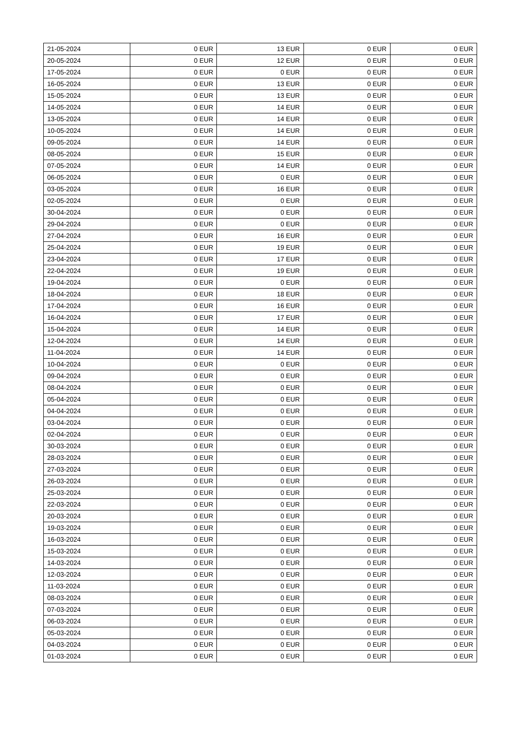| 21-05-2024 | 0 EUR | 13 EUR | 0 EUR | 0 EUR |
| 20-05-2024 | 0 EUR | 12 EUR | 0 EUR | 0 EUR |
| 17-05-2024 | 0 EUR | 0 EUR | 0 EUR | 0 EUR |
| 16-05-2024 | 0 EUR | 13 EUR | 0 EUR | 0 EUR |
| 15-05-2024 | 0 EUR | 13 EUR | 0 EUR | 0 EUR |
| 14-05-2024 | 0 EUR | 14 EUR | 0 EUR | 0 EUR |
| 13-05-2024 | 0 EUR | 14 EUR | 0 EUR | 0 EUR |
| 10-05-2024 | 0 EUR | 14 EUR | 0 EUR | 0 EUR |
| 09-05-2024 | 0 EUR | 14 EUR | 0 EUR | 0 EUR |
| 08-05-2024 | 0 EUR | 15 EUR | 0 EUR | 0 EUR |
| 07-05-2024 | 0 EUR | 14 EUR | 0 EUR | 0 EUR |
| 06-05-2024 | 0 EUR | 0 EUR | 0 EUR | 0 EUR |
| 03-05-2024 | 0 EUR | 16 EUR | 0 EUR | 0 EUR |
| 02-05-2024 | 0 EUR | 0 EUR | 0 EUR | 0 EUR |
| 30-04-2024 | 0 EUR | 0 EUR | 0 EUR | 0 EUR |
| 29-04-2024 | 0 EUR | 0 EUR | 0 EUR | 0 EUR |
| 27-04-2024 | 0 EUR | 16 EUR | 0 EUR | 0 EUR |
| 25-04-2024 | 0 EUR | 19 EUR | 0 EUR | 0 EUR |
| 23-04-2024 | 0 EUR | 17 EUR | 0 EUR | 0 EUR |
| 22-04-2024 | 0 EUR | 19 EUR | 0 EUR | 0 EUR |
| 19-04-2024 | 0 EUR | 0 EUR | 0 EUR | 0 EUR |
| 18-04-2024 | 0 EUR | 18 EUR | 0 EUR | 0 EUR |
| 17-04-2024 | 0 EUR | 16 EUR | 0 EUR | 0 EUR |
| 16-04-2024 | 0 EUR | 17 EUR | 0 EUR | 0 EUR |
| 15-04-2024 | 0 EUR | 14 EUR | 0 EUR | 0 EUR |
| 12-04-2024 | 0 EUR | 14 EUR | 0 EUR | 0 EUR |
| 11-04-2024 | 0 EUR | 14 EUR | 0 EUR | 0 EUR |
| 10-04-2024 | 0 EUR | 0 EUR | 0 EUR | 0 EUR |
| 09-04-2024 | 0 EUR | 0 EUR | 0 EUR | 0 EUR |
| 08-04-2024 | 0 EUR | 0 EUR | 0 EUR | 0 EUR |
| 05-04-2024 | 0 EUR | 0 EUR | 0 EUR | 0 EUR |
| 04-04-2024 | 0 EUR | 0 EUR | 0 EUR | 0 EUR |
| 03-04-2024 | 0 EUR | 0 EUR | 0 EUR | 0 EUR |
| 02-04-2024 | 0 EUR | 0 EUR | 0 EUR | 0 EUR |
| 30-03-2024 | 0 EUR | 0 EUR | 0 EUR | 0 EUR |
| 28-03-2024 | 0 EUR | 0 EUR | 0 EUR | 0 EUR |
| 27-03-2024 | 0 EUR | 0 EUR | 0 EUR | 0 EUR |
| 26-03-2024 | 0 EUR | 0 EUR | 0 EUR | 0 EUR |
| 25-03-2024 | 0 EUR | 0 EUR | 0 EUR | 0 EUR |
| 22-03-2024 | 0 EUR | 0 EUR | 0 EUR | 0 EUR |
| 20-03-2024 | 0 EUR | 0 EUR | 0 EUR | 0 EUR |
| 19-03-2024 | 0 EUR | 0 EUR | 0 EUR | 0 EUR |
| 16-03-2024 | 0 EUR | 0 EUR | 0 EUR | 0 EUR |
| 15-03-2024 | 0 EUR | 0 EUR | 0 EUR | 0 EUR |
| 14-03-2024 | 0 EUR | 0 EUR | 0 EUR | 0 EUR |
| 12-03-2024 | 0 EUR | 0 EUR | 0 EUR | 0 EUR |
| 11-03-2024 | 0 EUR | 0 EUR | 0 EUR | 0 EUR |
| 08-03-2024 | 0 EUR | 0 EUR | 0 EUR | 0 EUR |
| 07-03-2024 | 0 EUR | 0 EUR | 0 EUR | 0 EUR |
| 06-03-2024 | 0 EUR | 0 EUR | 0 EUR | 0 EUR |
| 05-03-2024 | 0 EUR | 0 EUR | 0 EUR | 0 EUR |
| 04-03-2024 | 0 EUR | 0 EUR | 0 EUR | 0 EUR |
| 01-03-2024 | 0 EUR | 0 EUR | 0 EUR | 0 EUR |